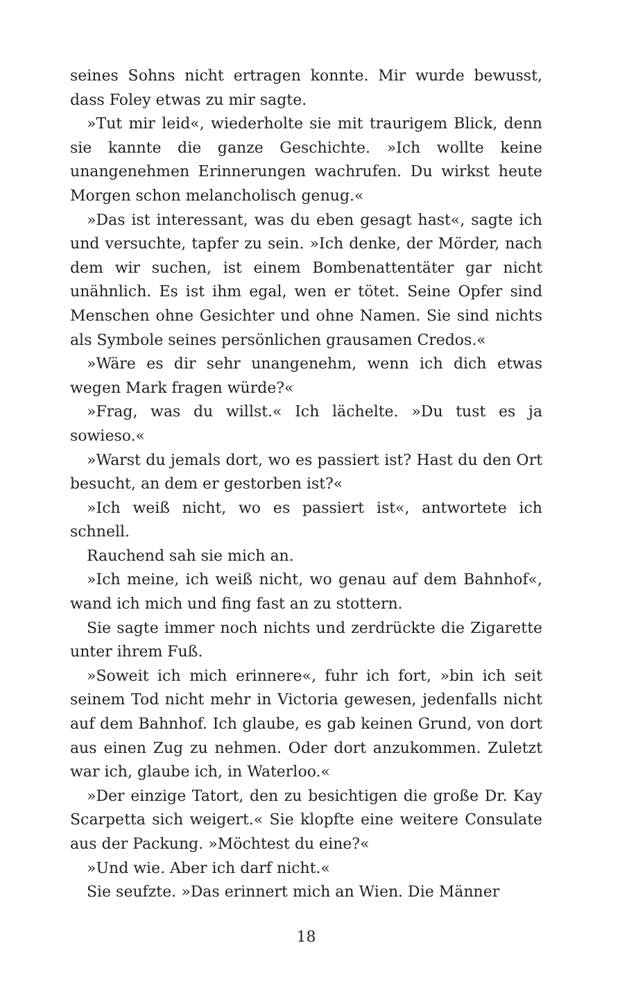seines Sohns nicht ertragen konnte. Mir wurde bewusst, dass Foley etwas zu mir sagte.
»Tut mir leid«, wiederholte sie mit traurigem Blick, denn sie kannte die ganze Geschichte. »Ich wollte keine unangenehmen Erinnerungen wachrufen. Du wirkst heute Morgen schon melancholisch genug.«
»Das ist interessant, was du eben gesagt hast«, sagte ich und versuchte, tapfer zu sein. »Ich denke, der Mörder, nach dem wir suchen, ist einem Bombenattentäter gar nicht unähnlich. Es ist ihm egal, wen er tötet. Seine Opfer sind Menschen ohne Gesichter und ohne Namen. Sie sind nichts als Symbole seines persönlichen grausamen Credos.«
»Wäre es dir sehr unangenehm, wenn ich dich etwas wegen Mark fragen würde?«
»Frag, was du willst.« Ich lächelte. »Du tust es ja sowieso.«
»Warst du jemals dort, wo es passiert ist? Hast du den Ort besucht, an dem er gestorben ist?«
»Ich weiß nicht, wo es passiert ist«, antwortete ich schnell.
Rauchend sah sie mich an.
»Ich meine, ich weiß nicht, wo genau auf dem Bahnhof«, wand ich mich und fing fast an zu stottern.
Sie sagte immer noch nichts und zerdrückte die Zigarette unter ihrem Fuß.
»Soweit ich mich erinnere«, fuhr ich fort, »bin ich seit seinem Tod nicht mehr in Victoria gewesen, jedenfalls nicht auf dem Bahnhof. Ich glaube, es gab keinen Grund, von dort aus einen Zug zu nehmen. Oder dort anzukommen. Zuletzt war ich, glaube ich, in Waterloo.«
»Der einzige Tatort, den zu besichtigen die große Dr. Kay Scarpetta sich weigert.« Sie klopfte eine weitere Consulate aus der Packung. »Möchtest du eine?«
»Und wie. Aber ich darf nicht.«
Sie seufzte. »Das erinnert mich an Wien. Die Männer
18